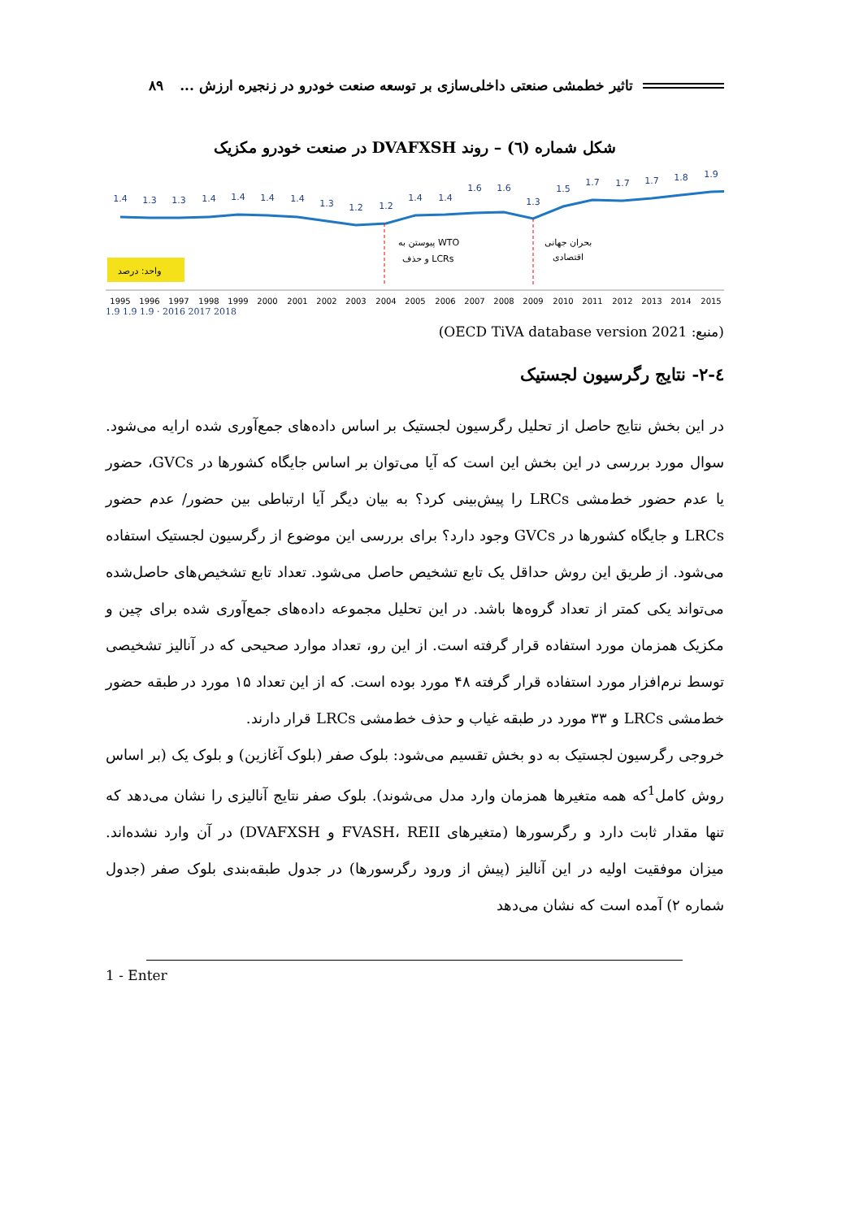تاثیر خطمشی صنعتی داخلی‌سازی بر توسعه صنعت خودرو در زنجیره ارزش ... ۸۹
شکل شماره (٦) – روند DVAFXSH در صنعت خودرو مکزیک
1.4
1.3
1.3
1.4
1.4
1.4
1.4
1.3
1.2
1.2
1.4
1.4
1.6
1.6
1.3
1.5
1.7
1.7
1.7
1.8
1.9
پیوستن به WTO
و حذف LCRs
بحران جهانی
اقتصادی
واحد: درصد
1995
1996
1997
1998
1999
2000
2001
2002
2003
2004
2005
2006
2007
2008
2009
2010
2011
2012
2013
2014
2015
1.9 1.9 1.9 · 2016 2017 2018
(منبع: OECD TiVA database version 2021)
٤-٢- نتایج رگرسیون لجستیک
در این بخش نتایج حاصل از تحلیل رگرسیون لجستیک بر اساس داده‌های جمع‌آوری شده ارایه می‌شود. سوال مورد بررسی در این بخش این است که آیا می‌توان بر اساس جایگاه کشورها در GVCs، حضور یا عدم حضور خط‌مشی LRCs را پیش‌بینی کرد؟ به بیان دیگر آیا ارتباطی بین حضور/ عدم حضور LRCs و جایگاه کشورها در GVCs وجود دارد؟ برای بررسی این موضوع از رگرسیون لجستیک استفاده می‌شود. از طریق این روش حداقل یک تابع تشخیص حاصل می‌شود. تعداد تابع تشخیص‌های حاصل‌شده می‌تواند یکی کمتر از تعداد گروه‌ها باشد. در این تحلیل مجموعه داده‌های جمع‌آوری شده برای چین و مکزیک همزمان مورد استفاده قرار گرفته است. از این رو، تعداد موارد صحیحی که در آنالیز تشخیصی توسط نرم‌افزار مورد استفاده قرار گرفته ۴۸ مورد بوده است. که از این تعداد ۱۵ مورد در طبقه حضور خط‌مشی LRCs و ۳۳ مورد در طبقه غیاب و حذف خط‌مشی LRCs قرار دارند.
خروجی رگرسیون لجستیک به دو بخش تقسیم می‌شود: بلوک صفر (بلوک آغازین) و بلوک یک (بر اساس روش کامل<sup>1</sup>که همه متغیرها همزمان وارد مدل می‌شوند). بلوک صفر نتایج آنالیزی را نشان می‌دهد که تنها مقدار ثابت دارد و رگرسورها (متغیرهای FVASH، REII و DVAFXSH) در آن وارد نشده‌اند. میزان موفقیت اولیه در این آنالیز (پیش از ورود رگرسورها) در جدول طبقه‌بندی بلوک صفر (جدول شماره ۲) آمده است که نشان می‌دهد
1 - Enter